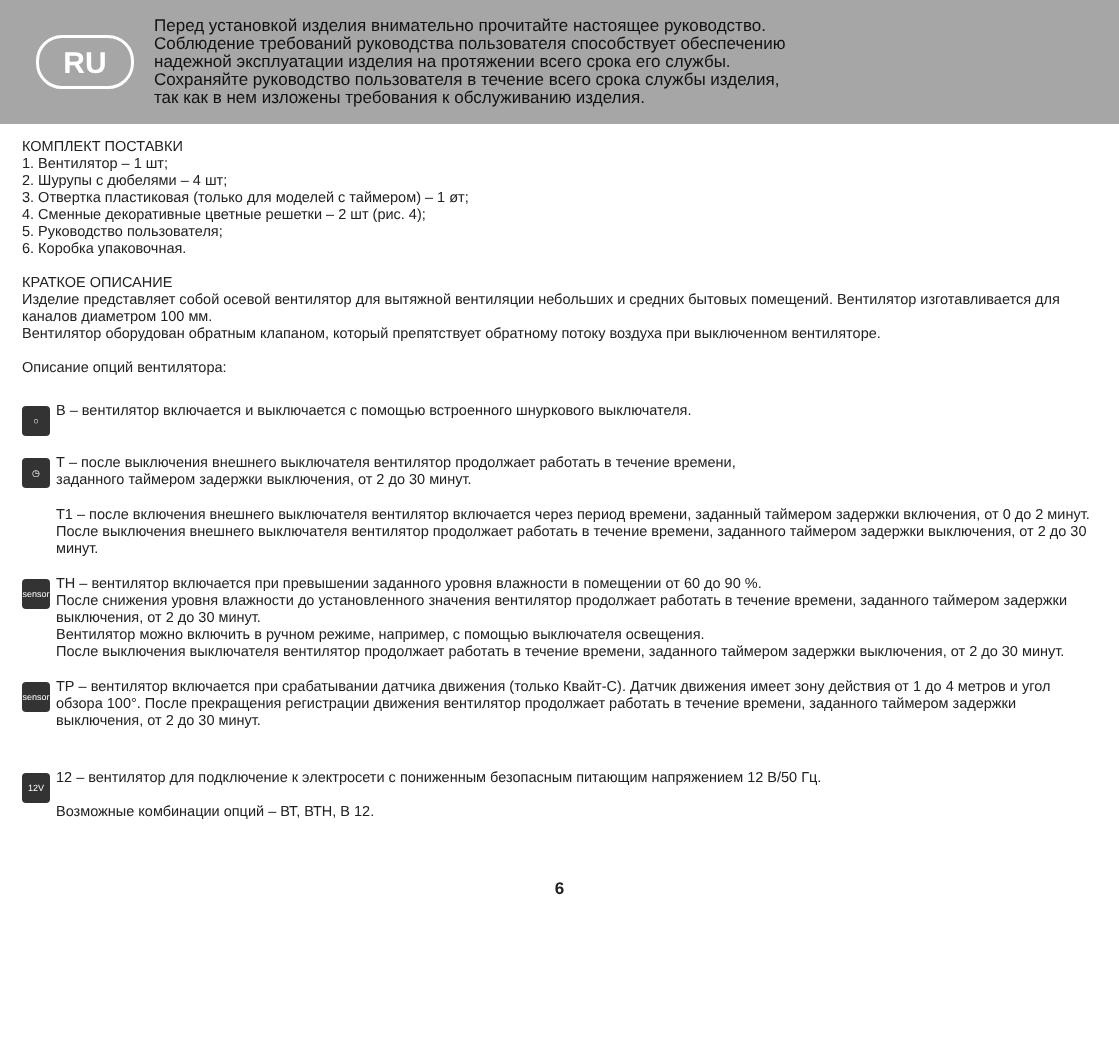RU
Перед установкой изделия внимательно прочитайте настоящее руководство.
Соблюдение требований руководства пользователя способствует обеспечению
надежной эксплуатации изделия на протяжении всего срока его службы.
Сохраняйте руководство пользователя в течение всего срока службы изделия,
так как в нем изложены требования к обслуживанию изделия.
КОМПЛЕКТ ПОСТАВКИ
1. Вентилятор – 1 шт;
2. Шурупы с дюбелями – 4 шт;
3. Отвертка пластиковая (только для моделей с таймером) – 1 øт;
4. Сменные декоративные цветные решетки – 2 шт (рис. 4);
5. Руководство пользователя;
6. Коробка упаковочная.
КРАТКОЕ ОПИСАНИЕ
Изделие представляет собой осевой вентилятор для вытяжной вентиляции небольших и средних бытовых помещений. Вентилятор изготавливается для каналов диаметром 100 мм.
Вентилятор оборудован обратным клапаном, который препятствует обратному потоку воздуха при выключенном вентиляторе.
Описание опций вентилятора:
○
В – вентилятор включается и выключается с помощью встроенного шнуркового выключателя.
◷
Т – после выключения внешнего выключателя вентилятор продолжает работать в течение времени,
заданного таймером задержки выключения, от 2 до 30 минут.
Т1 – после включения внешнего выключателя вентилятор включается через период времени, заданный таймером задержки включения, от 0 до 2 минут. После выключения внешнего выключателя вентилятор продолжает работать в течение времени, заданного таймером задержки выключения, от 2 до 30 минут.
sensor
ТН – вентилятор включается при превышении заданного уровня влажности в помещении от 60 до 90 %.
После снижения уровня влажности до установленного значения вентилятор продолжает работать в течение времени, заданного таймером задержки выключения, от 2 до 30 минут.
Вентилятор можно включить в ручном режиме, например, с помощью выключателя освещения.
После выключения выключателя вентилятор продолжает работать в течение времени, заданного таймером задержки выключения, от 2 до 30 минут.
sensor
ТР – вентилятор включается при срабатывании датчика движения (только Квайт-С). Датчик движения имеет зону действия от 1 до 4 метров и угол обзора 100°. После прекращения регистрации движения вентилятор продолжает работать в течение времени, заданного таймером задержки выключения, от 2 до 30 минут.
12V
12 – вентилятор для подключение к электросети с пониженным безопасным питающим напряжением 12 В/50 Гц.
Возможные комбинации опций – ВТ, ВТН, В 12.
6